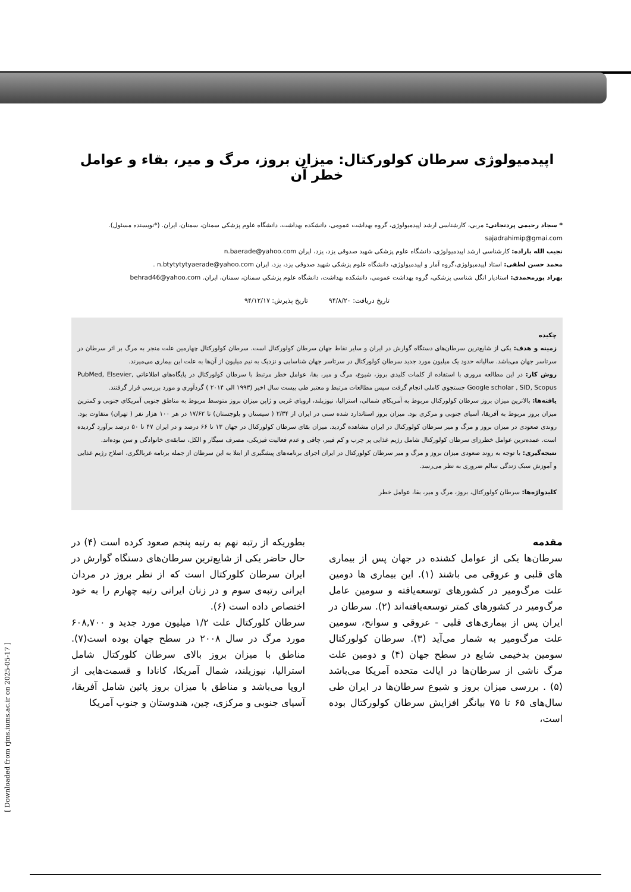اپیدمیولوژی سرطان کولورکتال: میزان بروز، مرگ و میر، بقاء و عوامل خطر آن
* سجاد رحیمی پردنجانی: مربی، کارشناسی ارشد اپیدمیولوژی، گروه بهداشت عمومی، دانشکده بهداشت، دانشگاه علوم پزشکی سمنان، سمنان، ایران. (*نویسنده مسئول). sajadrahimip@gmai.com
نجیب الله باراده: کارشناسی ارشد اپیدمیولوژی، دانشگاه علوم پزشکی شهید صدوقی یزد، یزد، ایران n.baerade@yahoo.com
محمد حسن لطفی: استاد اپیدمیولوژی،گروه آمار و اپیدمیولوژی، دانشگاه علوم پزشکی شهید صدوقی یزد، یزد، ایران n.btytytytyaerade@yahoo.com .
بهراد پورمحمدی: استادیار انگل شناسی پزشکی، گروه بهداشت عمومی، دانشکده بهداشت، دانشگاه علوم پزشکی سمنان، سمنان، ایران. behrad46@yahoo.com
تاریخ دریافت: ۹۴/۸/۲۰ تاریخ پذیرش: ۹۴/۱۲/۱۷
چکیده
زمینه و هدف: یکی از شایع‌ترین سرطان‌های دستگاه گوارش در ایران و سایر نقاط جهان سرطان کولورکتال است. سرطان کولورکتال چهارمین علت منجر به مرگ بر اثر سرطان در سرتاسر جهان می‌باشد. سالیانه حدود یک میلیون مورد جدید سرطان کولورکتال در سرتاسر جهان شناسایی و نزدیک به نیم میلیون از آن‌ها به علت این بیماری می‌میرند.
روش کار: در این مطالعه مروری با استفاده از کلمات کلیدی بروز، شیوع، مرگ و میر، بقا، عوامل خطر مرتبط با سرطان کولورکتال در پایگاه‌های اطلاعاتی PubMed, Elsevier, Google scholar , SID, Scopus جستجوی کاملی انجام گرفت سپس مطالعات مرتبط و معتبر طی بیست سال اخیر (۱۹۹۳ الی ۲۰۱۴ ) گردآوری و مورد بررسی قرار گرفتند.
یافته‌ها: بالاترین میزان بروز سرطان کولورکتال مربوط به آمریکای شمالی، استرالیا، نیوزیلند، اروپای غربی و ژاپن میزان بروز متوسط مربوط به مناطق جنوبی آمریکای جنوبی و کمترین میزان بروز مربوط به آفریقا، آسیای جنوبی و مرکزی بود. میزان بروز استاندارد شده سنی در ایران از ۲/۳۴ ( سیستان و بلوچستان) تا ۱۷/۶۲ در هر ۱۰۰ هزار نفر ( تهران) متفاوت بود. روندی صعودی در میزان بروز و مرگ و میر سرطان کولورکتال در ایران مشاهده گردید. میزان بقای سرطان کولورکتال در جهان ۱۳ تا ۶۶ درصد و در ایران ۴۷ تا ۵۰ درصد برآورد گردیده است. عمده‌ترین عوامل خطرزای سرطان کولورکتال شامل رژیم غذایی پر چرب و کم فیبر، چاقی و عدم فعالیت فیزیکی، مصرف سیگار و الکل، سابقه‌ی خانوادگی و سن بوده‌اند.
نتیجه‌گیری: با توجه به روند صعودی میزان بروز و مرگ و میر سرطان کولورکتال در ایران اجرای برنامه‌های پیشگیری از ابتلا به این سرطان از جمله برنامه غربالگری، اصلاح رژیم غذایی و آموزش سبک زندگی سالم ضروری به نظر می‌رسد.
کلیدواژه‌ها: سرطان کولورکتال، بروز، مرگ و میر، بقا، عوامل خطر
مقدمه
سرطان‌ها یکی از عوامل کشنده در جهان پس از بیماری های قلبی و عروقی می باشند (۱). این بیماری ها دومین علت مرگ‌ومیر در کشورهای توسعه‌یافته و سومین عامل مرگ‌ومیر در کشورهای کمتر توسعه‌یافته‌اند (۲). سرطان در ایران پس از بیماری‌های قلبی - عروقی و سوانح، سومین علت مرگ‌ومیر به شمار می‌آید (۳). سرطان کولورکتال سومین بدخیمی شایع در سطح جهان (۴) و دومین علت مرگ ناشی از سرطان‌ها در ایالت متحده آمریکا می‌باشد (۵) . بررسی میزان بروز و شیوع سرطان‌ها در ایران طی سال‌های ۶۵ تا ۷۵ بیانگر افزایش سرطان کولورکتال بوده است،
بطوریکه از رتبه نهم به رتبه پنجم صعود کرده است (۴) در حال حاضر یکی از شایع‌ترین سرطان‌های دستگاه گوارش در ایران سرطان کلورکتال است که از نظر بروز در مردان ایرانی رتبه‌ی سوم و در زنان ایرانی رتبه چهارم را به خود اختصاص داده است (۶).
سرطان کلورکتال علت ۱/۲ میلیون مورد جدید و ۶۰۸,۷۰۰ مورد مرگ در سال ۲۰۰۸ در سطح جهان بوده است(۷). مناطق با میزان بروز بالای سرطان کلورکتال شامل استرالیا، نیوزیلند، شمال آمریکا، کانادا و قسمت‌هایی از اروپا می‌باشد و مناطق با میزان بروز پائین شامل آفریقا، آسیای جنوبی و مرکزی، چین، هندوستان و جنوب آمریکا
[ Downloaded from rjms.iums.ac.ir on 2025-05-17 ]